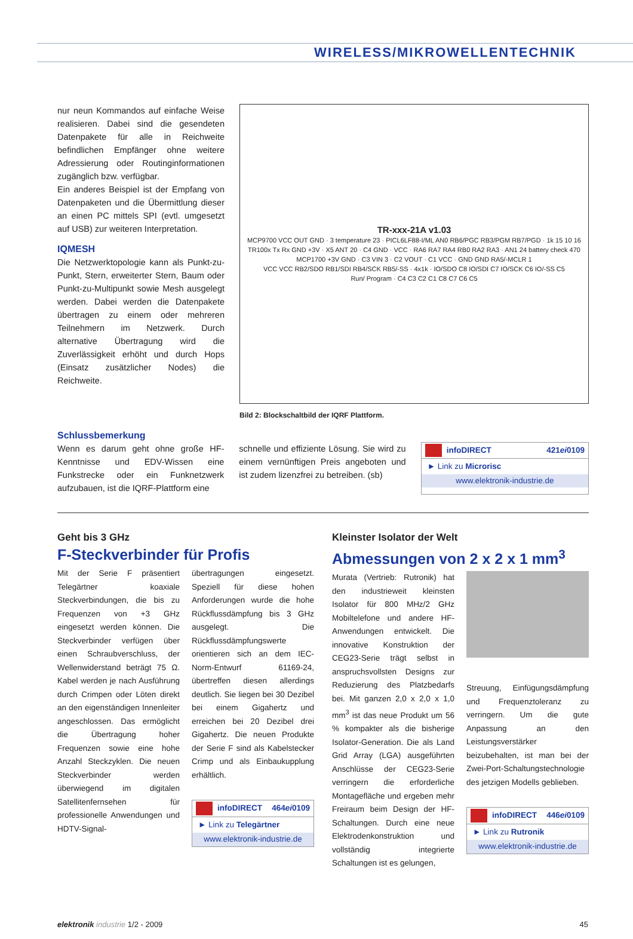WIRELESS/MIKROWELLENTECHNIK
nur neun Kommandos auf einfache Weise realisieren. Dabei sind die gesendeten Datenpakete für alle in Reichweite befindlichen Empfänger ohne weitere Adressierung oder Routinginformationen zugänglich bzw. verfügbar.
Ein anderes Beispiel ist der Empfang von Datenpaketen und die Übermittlung dieser an einen PC mittels SPI (evtl. umgesetzt auf USB) zur weiteren Interpretation.
IQMESH
Die Netzwerktopologie kann als Punkt-zu-Punkt, Stern, erweiterter Stern, Baum oder Punkt-zu-Multipunkt sowie Mesh ausgelegt werden. Dabei werden die Datenpakete übertragen zu einem oder mehreren Teilnehmern im Netzwerk. Durch alternative Übertragung wird die Zuverlässigkeit erhöht und durch Hops (Einsatz zusätzlicher Nodes) die Reichweite.
TR-xxx-21A v1.03
MCP9700 VCC OUT GND · 3 temperature 23 · PICL6LF88-I/ML AN0 RB6/PGC RB3/PGM RB7/PGD · 1k 15 10 16
TR100x Tx Rx GND +3V · X5 ANT 20 · C4 GND · VCC · RA6 RA7 RA4 RB0 RA2 RA3 · AN1 24 battery check 470
MCP1700 +3V GND · C3 VIN 3 · C2 VOUT · C1 VCC · GND GND RA5/-MCLR 1
VCC VCC RB2/SDO RB1/SDI RB4/SCK RB5/-SS · 4x1k · IO/SDO C8 IO/SDI C7 IO/SCK C6 IO/-SS C5
Run/ Program · C4 C3 C2 C1 C8 C7 C6 C5
Bild 2: Blockschaltbild der IQRF Plattform.
Schlussbemerkung
Wenn es darum geht ohne große HF-Kenntnisse und EDV-Wissen eine Funkstrecke oder ein Funknetzwerk aufzubauen, ist die IQRF-Plattform eine
schnelle und effiziente Lösung. Sie wird zu einem vernünftigen Preis angeboten und ist zudem lizenzfrei zu betreiben. (sb)
infoDIRECT 421ei0109
► Link zu Microrisc
www.elektronik-industrie.de
Geht bis 3 GHz
F-Steckverbinder für Profis
Mit der Serie F präsentiert Telegärtner koaxiale Steckverbindungen, die bis zu Frequenzen von +3 GHz eingesetzt werden können. Die Steckverbinder verfügen über einen Schraubverschluss, der Wellenwiderstand beträgt 75 Ω. Kabel werden je nach Ausführung durch Crimpen oder Löten direkt an den eigenständigen Innenleiter angeschlossen. Das ermöglicht die Übertragung hoher Frequenzen sowie eine hohe Anzahl Steckzyklen. Die neuen Steckverbinder werden überwiegend im digitalen Satellitenfernsehen für professionelle Anwendungen und HDTV-Signal-
übertragungen eingesetzt. Speziell für diese hohen Anforderungen wurde die hohe Rückflussdämpfung bis 3 GHz ausgelegt. Die Rückflussdämpfungswerte orientieren sich an dem IEC-Norm-Entwurf 61169-24, übertreffen diesen allerdings deutlich. Sie liegen bei 30 Dezibel bei einem Gigahertz und erreichen bei 20 Dezibel drei Gigahertz. Die neuen Produkte der Serie F sind als Kabelstecker Crimp und als Einbaukupplung erhältlich.
infoDIRECT 464ei0109
► Link zu Telegärtner
www.elektronik-industrie.de
Kleinster Isolator der Welt
Abmessungen von 2 x 2 x 1 mm<sup>3</sup>
Murata (Vertrieb: Rutronik) hat den industrieweit kleinsten Isolator für 800 MHz/2 GHz Mobiltelefone und andere HF-Anwendungen entwickelt. Die innovative Konstruktion der CEG23-Serie trägt selbst in anspruchsvollsten Designs zur Reduzierung des Platzbedarfs bei. Mit ganzen 2,0 x 2,0 x 1,0 mm<sup>3</sup> ist das neue Produkt um 56 % kompakter als die bisherige Isolator-Generation. Die als Land Grid Array (LGA) ausgeführten Anschlüsse der CEG23-Serie verringern die erforderliche Montagefläche und ergeben mehr Freiraum beim Design der HF-Schaltungen. Durch eine neue Elektrodenkonstruktion und vollständig integrierte Schaltungen ist es gelungen,
Streuung, Einfügungsdämpfung und Frequenztoleranz zu verringern. Um die gute Anpassung an den Leistungsverstärker beizubehalten, ist man bei der Zwei-Port-Schaltungstechnologie des jetzigen Modells geblieben.
infoDIRECT 446ei0109
► Link zu Rutronik
www.elektronik-industrie.de
elektronik industrie 1/2 - 2009 45